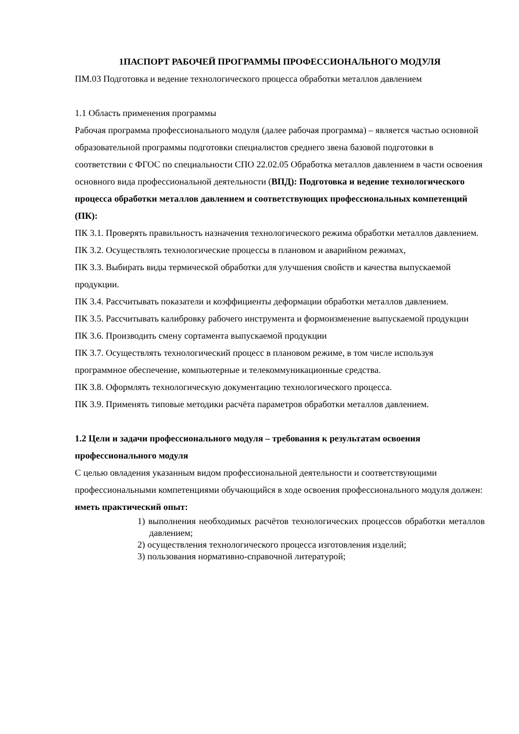1ПАСПОРТ РАБОЧЕЙ ПРОГРАММЫ ПРОФЕССИОНАЛЬНОГО МОДУЛЯ
ПМ.03 Подготовка и ведение технологического процесса обработки металлов давлением
1.1 Область применения программы
Рабочая программа профессионального модуля (далее рабочая программа) – является частью основной образовательной программы подготовки специалистов среднего звена базовой подготовки в соответствии с ФГОС по специальности СПО 22.02.05 Обработка металлов давлением в части освоения основного вида профессиональной деятельности (ВПД): Подготовка и ведение технологического процесса обработки металлов давлением и соответствующих профессиональных компетенций (ПК):
ПК 3.1. Проверять правильность назначения технологического режима обработки металлов давлением.
ПК 3.2. Осуществлять технологические процессы в плановом и аварийном режимах,
ПК 3.3. Выбирать виды термической обработки для улучшения свойств и качества выпускаемой продукции.
ПК 3.4. Рассчитывать показатели и коэффициенты деформации обработки металлов давлением.
ПК 3.5. Рассчитывать калибровку рабочего инструмента и формоизменение выпускаемой продукции
ПК 3.6. Производить смену сортамента выпускаемой продукции
ПК 3.7. Осуществлять технологический процесс в плановом режиме, в том числе используя программное обеспечение, компьютерные и телекоммуникационные средства.
ПК 3.8. Оформлять технологическую документацию технологического процесса.
ПК 3.9. Применять типовые методики расчёта параметров обработки металлов давлением.
1.2 Цели и задачи профессионального модуля – требования к результатам освоения профессионального модуля
С целью овладения указанным видом профессиональной деятельности и соответствующими профессиональными компетенциями обучающийся в ходе освоения профессионального модуля должен:
иметь практический опыт:
1) выполнения необходимых расчётов технологических процессов обработки металлов давлением;
2) осуществления технологического процесса изготовления изделий;
3) пользования нормативно-справочной литературой;